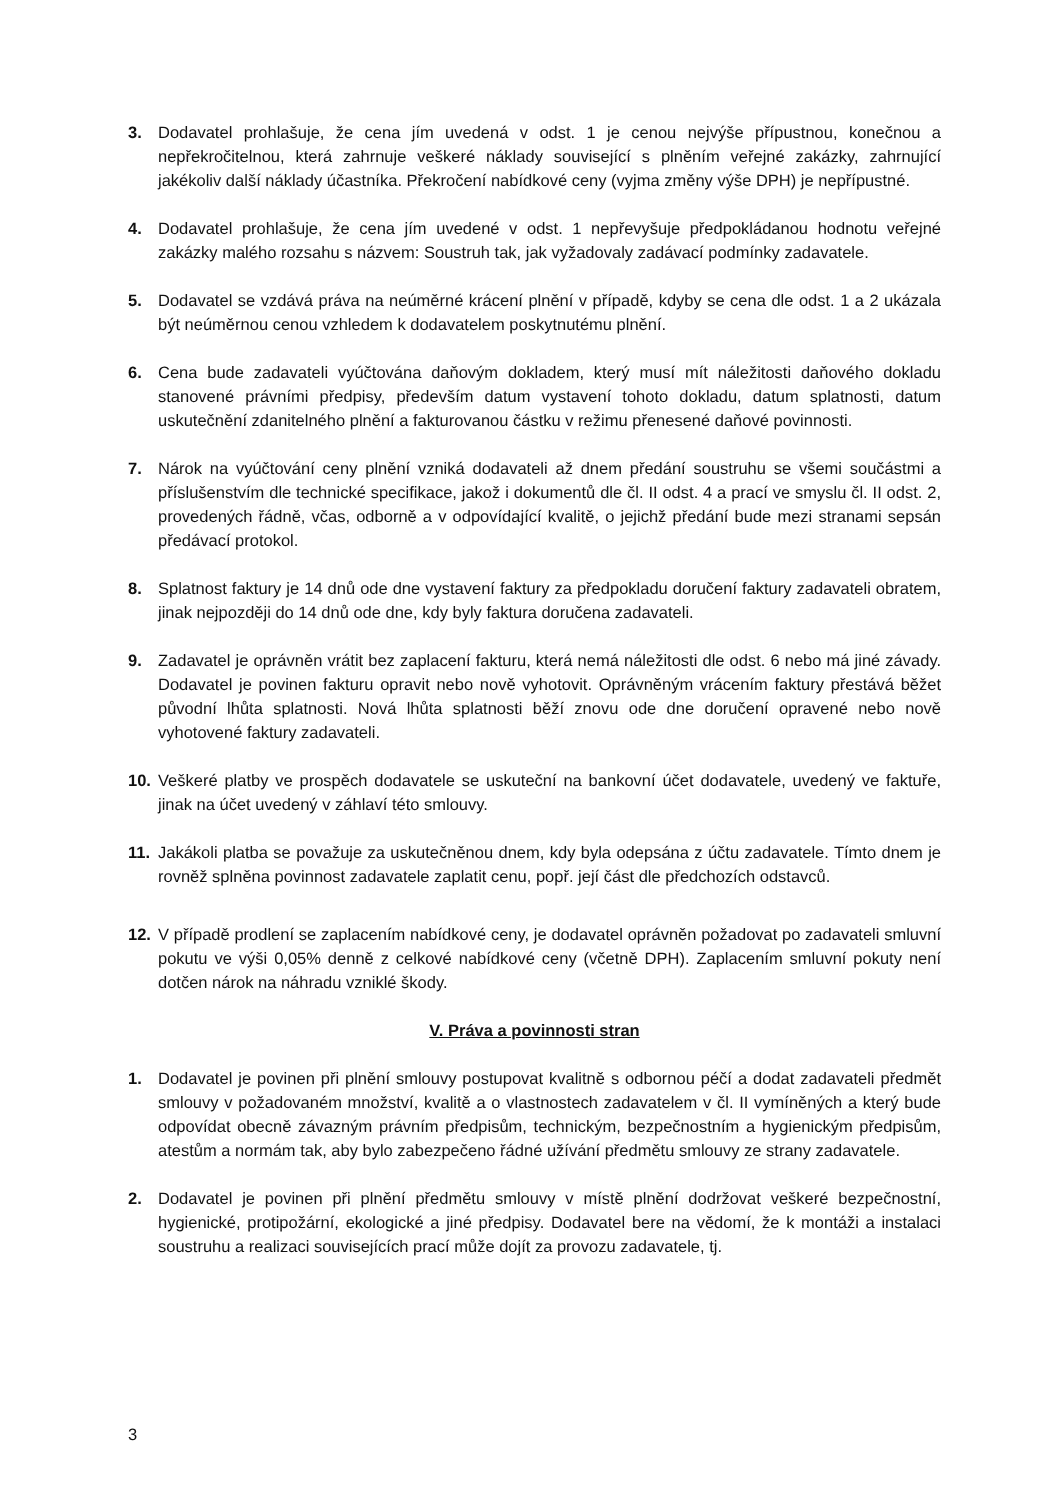3. Dodavatel prohlašuje, že cena jím uvedená v odst. 1 je cenou nejvýše přípustnou, konečnou a nepřekročitelnou, která zahrnuje veškeré náklady související s plněním veřejné zakázky, zahrnující jakékoliv další náklady účastníka. Překročení nabídkové ceny (vyjma změny výše DPH) je nepřípustné.
4. Dodavatel prohlašuje, že cena jím uvedené v odst. 1 nepřevyšuje předpokládanou hodnotu veřejné zakázky malého rozsahu s názvem: Soustruh tak, jak vyžadovaly zadávací podmínky zadavatele.
5. Dodavatel se vzdává práva na neúměrné krácení plnění v případě, kdyby se cena dle odst. 1 a 2 ukázala být neúměrnou cenou vzhledem k dodavatelem poskytnutému plnění.
6. Cena bude zadavateli vyúčtována daňovým dokladem, který musí mít náležitosti daňového dokladu stanovené právními předpisy, především datum vystavení tohoto dokladu, datum splatnosti, datum uskutečnění zdanitelného plnění a fakturovanou částku v režimu přenesené daňové povinnosti.
7. Nárok na vyúčtování ceny plnění vzniká dodavateli až dnem předání soustruhu se všemi součástmi a příslušenstvím dle technické specifikace, jakož i dokumentů dle čl. II odst. 4 a prací ve smyslu čl. II odst. 2, provedených řádně, včas, odborně a v odpovídající kvalitě, o jejichž předání bude mezi stranami sepsán předávací protokol.
8. Splatnost faktury je 14 dnů ode dne vystavení faktury za předpokladu doručení faktury zadavateli obratem, jinak nejpozději do 14 dnů ode dne, kdy byly faktura doručena zadavateli.
9. Zadavatel je oprávněn vrátit bez zaplacení fakturu, která nemá náležitosti dle odst. 6 nebo má jiné závady. Dodavatel je povinen fakturu opravit nebo nově vyhotovit. Oprávněným vrácením faktury přestává běžet původní lhůta splatnosti. Nová lhůta splatnosti běží znovu ode dne doručení opravené nebo nově vyhotovené faktury zadavateli.
10. Veškeré platby ve prospěch dodavatele se uskuteční na bankovní účet dodavatele, uvedený ve faktuře, jinak na účet uvedený v záhlaví této smlouvy.
11. Jakákoli platba se považuje za uskutečněnou dnem, kdy byla odepsána z účtu zadavatele. Tímto dnem je rovněž splněna povinnost zadavatele zaplatit cenu, popř. její část dle předchozích odstavců.
12. V případě prodlení se zaplacením nabídkové ceny, je dodavatel oprávněn požadovat po zadavateli smluvní pokutu ve výši 0,05% denně z celkové nabídkové ceny (včetně DPH). Zaplacením smluvní pokuty není dotčen nárok na náhradu vzniklé škody.
V. Práva a povinnosti stran
1. Dodavatel je povinen při plnění smlouvy postupovat kvalitně s odbornou péčí a dodat zadavateli předmět smlouvy v požadovaném množství, kvalitě a o vlastnostech zadavatelem v čl. II vymíněných a který bude odpovídat obecně závazným právním předpisům, technickým, bezpečnostním a hygienickým předpisům, atestům a normám tak, aby bylo zabezpečeno řádné užívání předmětu smlouvy ze strany zadavatele.
2. Dodavatel je povinen při plnění předmětu smlouvy v místě plnění dodržovat veškeré bezpečnostní, hygienické, protipožární, ekologické a jiné předpisy. Dodavatel bere na vědomí, že k montáži a instalaci soustruhu a realizaci souvisejících prací může dojít za provozu zadavatele, tj.
3